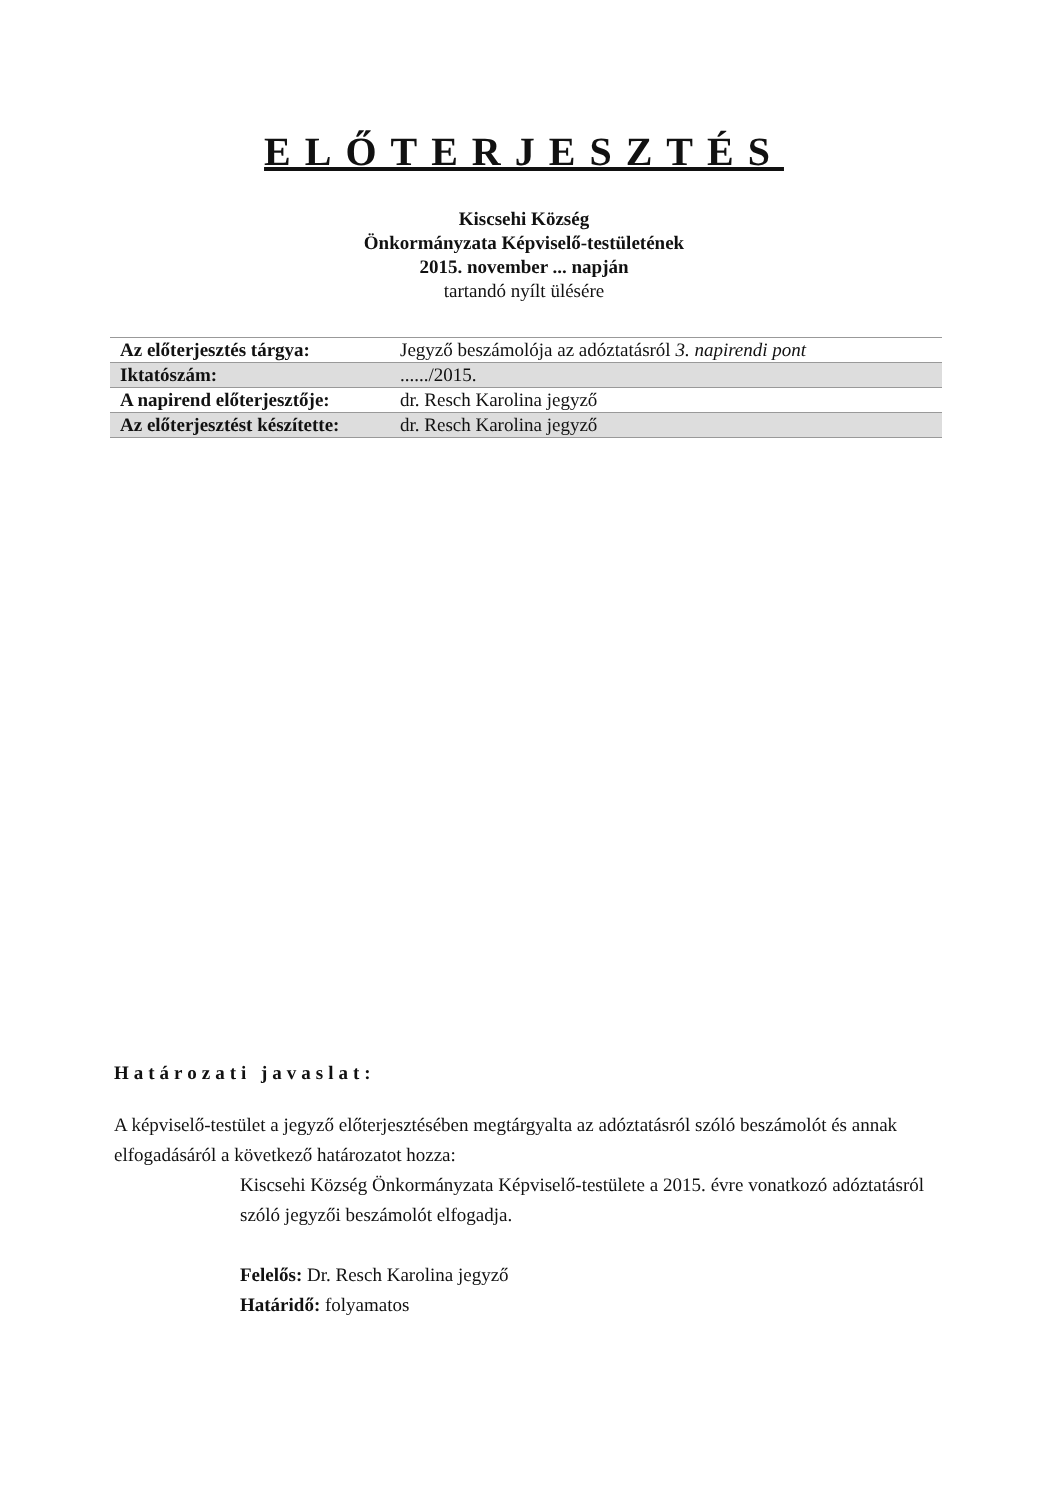ELŐTERJESZTÉS
Kiscsehi Község
Önkormányzata Képviselő-testületének
2015. november ... napján
tartandó nyílt ülésére
| Az előterjesztés tárgya: | Jegyző beszámolója az adóztatásról 3. napirendi pont |
| Iktatószám: | ....../2015. |
| A napirend előterjesztője: | dr. Resch Karolina jegyző |
| Az előterjesztést készítette: | dr. Resch Karolina jegyző |
Határozati javaslat:
A képviselő-testület a jegyző előterjesztésében megtárgyalta az adóztatásról szóló beszámolót és annak elfogadásáról a következő határozatot hozza:
Kiscsehi Község Önkormányzata Képviselő-testülete a 2015. évre vonatkozó adóztatásról szóló jegyzői beszámolót elfogadja.
Felelős: Dr. Resch Karolina jegyző
Határidő: folyamatos